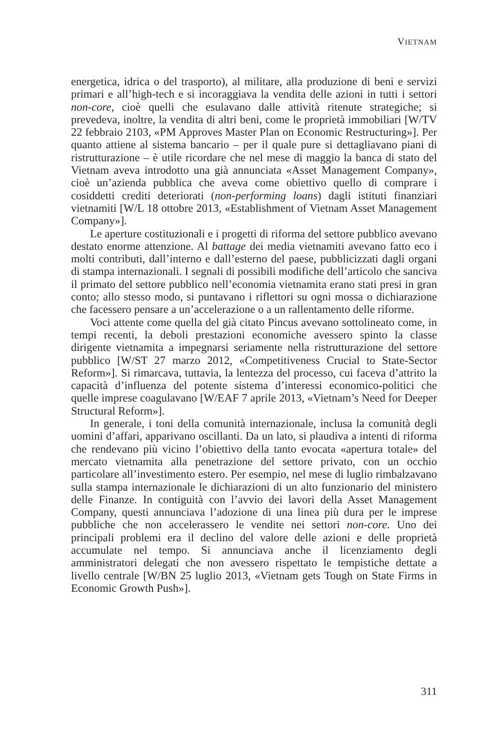VIETNAM
energetica, idrica o del trasporto), al militare, alla produzione di beni e servizi primari e all’high-tech e si incoraggiava la vendita delle azioni in tutti i settori non-core, cioè quelli che esulavano dalle attività ritenute strategiche; si prevedeva, inoltre, la vendita di altri beni, come le proprietà immobiliari [W/TV 22 febbraio 2103, «PM Approves Master Plan on Economic Restructuring»]. Per quanto attiene al sistema bancario – per il quale pure si dettagliavano piani di ristrutturazione – è utile ricordare che nel mese di maggio la banca di stato del Vietnam aveva introdotto una già annunciata «Asset Management Company», cioè un’azienda pubblica che aveva come obiettivo quello di comprare i cosiddetti crediti deteriorati (non-performing loans) dagli istituti finanziari vietnamiti [W/L 18 ottobre 2013, «Establishment of Vietnam Asset Management Company»].
Le aperture costituzionali e i progetti di riforma del settore pubblico avevano destato enorme attenzione. Al battage dei media vietnamiti avevano fatto eco i molti contributi, dall’interno e dall’esterno del paese, pubblicizzati dagli organi di stampa internazionali. I segnali di possibili modifiche dell’articolo che sanciva il primato del settore pubblico nell’economia vietnamita erano stati presi in gran conto; allo stesso modo, si puntavano i riflettori su ogni mossa o dichiarazione che facessero pensare a un’accelerazione o a un rallentamento delle riforme.
Voci attente come quella del già citato Pincus avevano sottolineato come, in tempi recenti, la deboli prestazioni economiche avessero spinto la classe dirigente vietnamita a impegnarsi seriamente nella ristrutturazione del settore pubblico [W/ST 27 marzo 2012, «Competitiveness Crucial to State-Sector Reform»]. Si rimarcava, tuttavia, la lentezza del processo, cui faceva d’attrito la capacità d’influenza del potente sistema d’interessi economico-politici che quelle imprese coagulavano [W/EAF 7 aprile 2013, «Vietnam’s Need for Deeper Structural Reform»].
In generale, i toni della comunità internazionale, inclusa la comunità degli uomini d’affari, apparivano oscillanti. Da un lato, si plaudiva a intenti di riforma che rendevano più vicino l’obiettivo della tanto evocata «apertura totale» del mercato vietnamita alla penetrazione del settore privato, con un occhio particolare all’investimento estero. Per esempio, nel mese di luglio rimbalzavano sulla stampa internazionale le dichiarazioni di un alto funzionario del ministero delle Finanze. In contiguità con l’avvio dei lavori della Asset Management Company, questi annunciava l’adozione di una linea più dura per le imprese pubbliche che non accelerassero le vendite nei settori non-core. Uno dei principali problemi era il declino del valore delle azioni e delle proprietà accumulate nel tempo. Si annunciava anche il licenziamento degli amministratori delegati che non avessero rispettato le tempistiche dettate a livello centrale [W/BN 25 luglio 2013, «Vietnam gets Tough on State Firms in Economic Growth Push»].
311